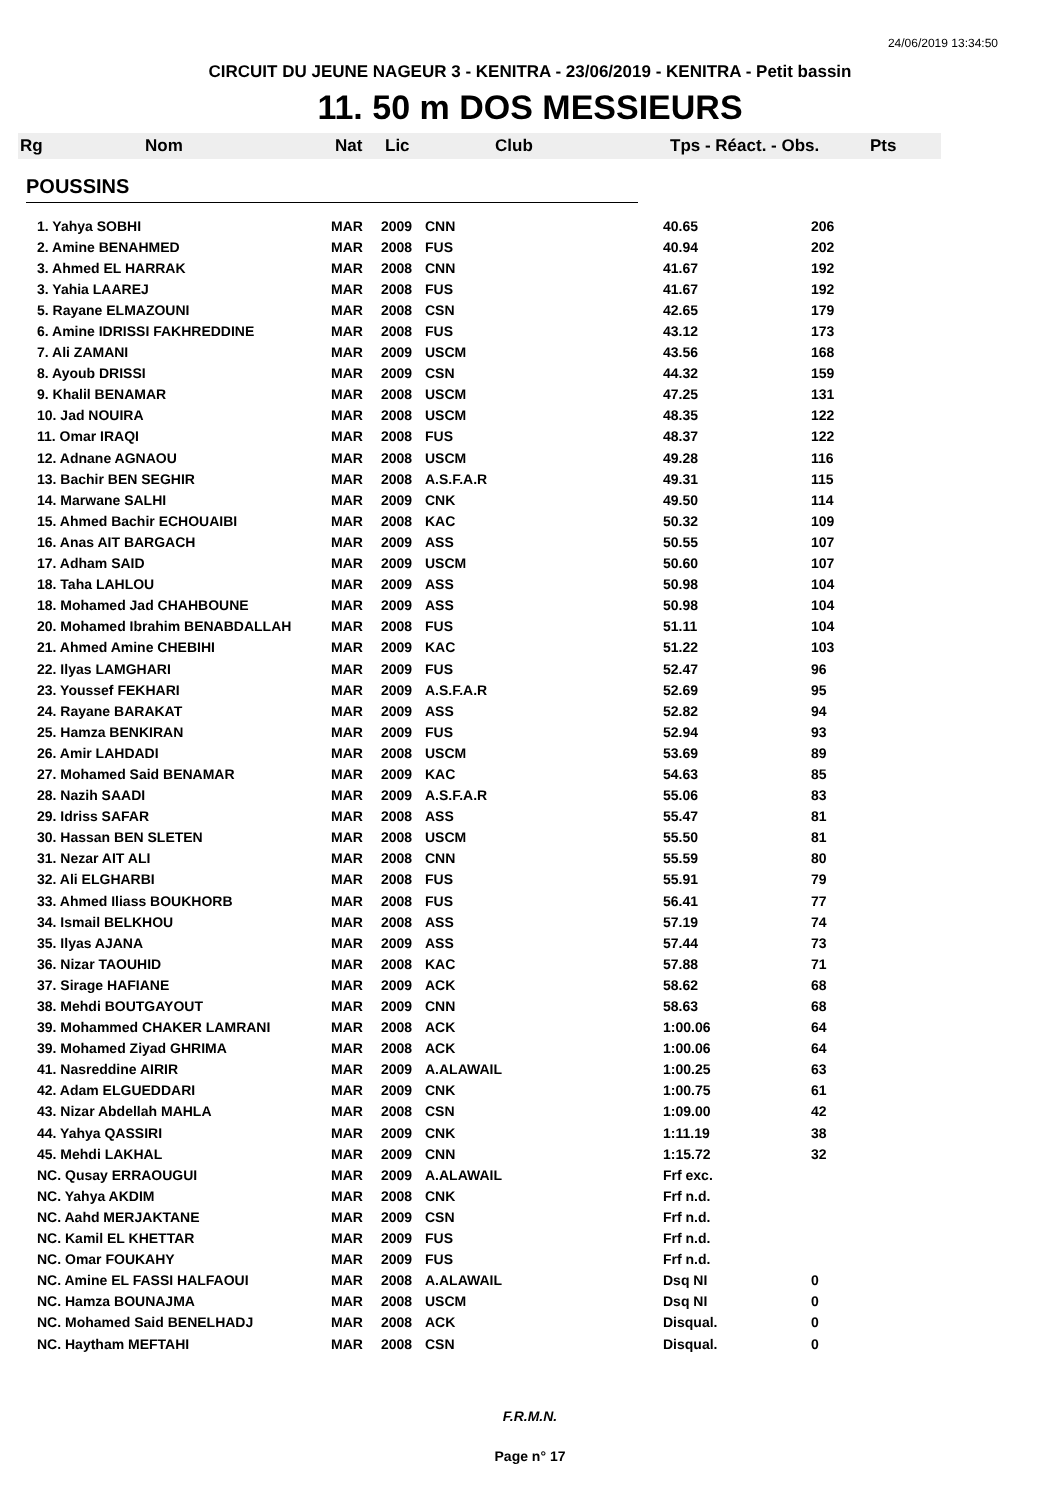24/06/2019 13:34:50
CIRCUIT DU JEUNE NAGEUR 3 - KENITRA - 23/06/2019 - KENITRA - Petit bassin
11. 50 m DOS MESSIEURS
Rg Nom Nat Lic Club Tps - Réact. - Obs. Pts
POUSSINS
| 1. Yahya SOBHI | MAR | 2009 | CNN | 40.65 | 206 |
| 2. Amine BENAHMED | MAR | 2008 | FUS | 40.94 | 202 |
| 3. Ahmed EL HARRAK | MAR | 2008 | CNN | 41.67 | 192 |
| 3. Yahia LAAREJ | MAR | 2008 | FUS | 41.67 | 192 |
| 5. Rayane ELMAZOUNI | MAR | 2008 | CSN | 42.65 | 179 |
| 6. Amine IDRISSI FAKHREDDINE | MAR | 2008 | FUS | 43.12 | 173 |
| 7. Ali ZAMANI | MAR | 2009 | USCM | 43.56 | 168 |
| 8. Ayoub DRISSI | MAR | 2009 | CSN | 44.32 | 159 |
| 9. Khalil BENAMAR | MAR | 2008 | USCM | 47.25 | 131 |
| 10. Jad NOUIRA | MAR | 2008 | USCM | 48.35 | 122 |
| 11. Omar IRAQI | MAR | 2008 | FUS | 48.37 | 122 |
| 12. Adnane AGNAOU | MAR | 2008 | USCM | 49.28 | 116 |
| 13. Bachir BEN SEGHIR | MAR | 2008 | A.S.F.A.R | 49.31 | 115 |
| 14. Marwane SALHI | MAR | 2009 | CNK | 49.50 | 114 |
| 15. Ahmed Bachir ECHOUAIBI | MAR | 2008 | KAC | 50.32 | 109 |
| 16. Anas AIT BARGACH | MAR | 2009 | ASS | 50.55 | 107 |
| 17. Adham SAID | MAR | 2009 | USCM | 50.60 | 107 |
| 18. Taha LAHLOU | MAR | 2009 | ASS | 50.98 | 104 |
| 18. Mohamed Jad CHAHBOUNE | MAR | 2009 | ASS | 50.98 | 104 |
| 20. Mohamed Ibrahim BENABDALLAH | MAR | 2008 | FUS | 51.11 | 104 |
| 21. Ahmed Amine CHEBIHI | MAR | 2009 | KAC | 51.22 | 103 |
| 22. Ilyas LAMGHARI | MAR | 2009 | FUS | 52.47 | 96 |
| 23. Youssef FEKHARI | MAR | 2009 | A.S.F.A.R | 52.69 | 95 |
| 24. Rayane BARAKAT | MAR | 2009 | ASS | 52.82 | 94 |
| 25. Hamza BENKIRAN | MAR | 2009 | FUS | 52.94 | 93 |
| 26. Amir LAHDADI | MAR | 2008 | USCM | 53.69 | 89 |
| 27. Mohamed Said BENAMAR | MAR | 2009 | KAC | 54.63 | 85 |
| 28. Nazih SAADI | MAR | 2009 | A.S.F.A.R | 55.06 | 83 |
| 29. Idriss SAFAR | MAR | 2008 | ASS | 55.47 | 81 |
| 30. Hassan BEN SLETEN | MAR | 2008 | USCM | 55.50 | 81 |
| 31. Nezar AIT ALI | MAR | 2008 | CNN | 55.59 | 80 |
| 32. Ali ELGHARBI | MAR | 2008 | FUS | 55.91 | 79 |
| 33. Ahmed Iliass BOUKHORB | MAR | 2008 | FUS | 56.41 | 77 |
| 34. Ismail BELKHOU | MAR | 2008 | ASS | 57.19 | 74 |
| 35. Ilyas AJANA | MAR | 2009 | ASS | 57.44 | 73 |
| 36. Nizar TAOUHID | MAR | 2008 | KAC | 57.88 | 71 |
| 37. Sirage HAFIANE | MAR | 2009 | ACK | 58.62 | 68 |
| 38. Mehdi BOUTGAYOUT | MAR | 2009 | CNN | 58.63 | 68 |
| 39. Mohammed CHAKER LAMRANI | MAR | 2008 | ACK | 1:00.06 | 64 |
| 39. Mohamed Ziyad GHRIMA | MAR | 2008 | ACK | 1:00.06 | 64 |
| 41. Nasreddine AIRIR | MAR | 2009 | A.ALAWAIL | 1:00.25 | 63 |
| 42. Adam ELGUEDDARI | MAR | 2009 | CNK | 1:00.75 | 61 |
| 43. Nizar Abdellah MAHLA | MAR | 2008 | CSN | 1:09.00 | 42 |
| 44. Yahya QASSIRI | MAR | 2009 | CNK | 1:11.19 | 38 |
| 45. Mehdi LAKHAL | MAR | 2009 | CNN | 1:15.72 | 32 |
| NC. Qusay ERRAOUGUI | MAR | 2009 | A.ALAWAIL | Frf exc. | |
| NC. Yahya AKDIM | MAR | 2008 | CNK | Frf n.d. | |
| NC. Aahd MERJAKTANE | MAR | 2009 | CSN | Frf n.d. | |
| NC. Kamil EL KHETTAR | MAR | 2009 | FUS | Frf n.d. | |
| NC. Omar FOUKAHY | MAR | 2009 | FUS | Frf n.d. | |
| NC. Amine EL FASSI HALFAOUI | MAR | 2008 | A.ALAWAIL | Dsq NI | 0 |
| NC. Hamza BOUNAJMA | MAR | 2008 | USCM | Dsq NI | 0 |
| NC. Mohamed Said BENELHADJ | MAR | 2008 | ACK | Disqual. | 0 |
| NC. Haytham MEFTAHI | MAR | 2008 | CSN | Disqual. | 0 |
F.R.M.N.
Page n° 17